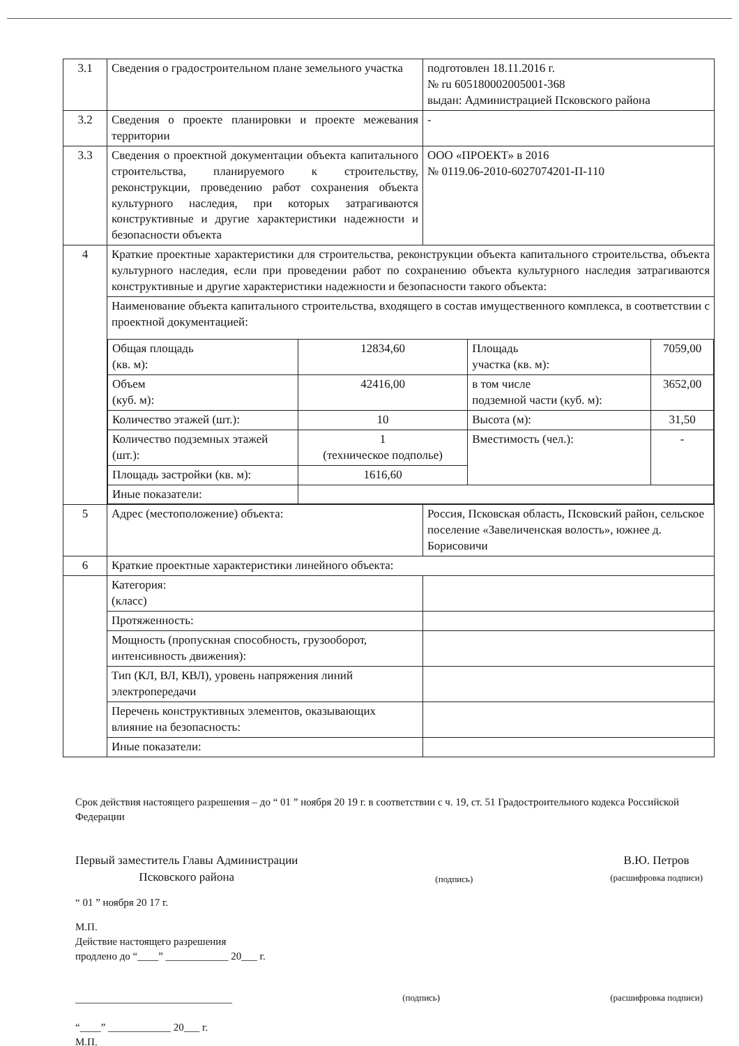| 3.1 | Сведения о градостроительном плане земельного участка | подготовлен 18.11.2016 г. № ru 605180002005001-368 выдан: Администрацией Псковского района |
| 3.2 | Сведения о проекте планировки и проекте межевания территории | - |
| 3.3 | Сведения о проектной документации объекта капитального строительства, планируемого к строительству, реконструкции, проведению работ сохранения объекта культурного наследия, при которых затрагиваются конструктивные и другие характеристики надежности и безопасности объекта | ООО «ПРОЕКТ» в 2016 № 0119.06-2010-6027074201-П-110 |
| 4 | Краткие проектные характеристики для строительства, реконструкции объекта капитального строительства, объекта культурного наследия, если при проведении работ по сохранению объекта культурного наследия затрагиваются конструктивные и другие характеристики надежности и безопасности такого объекта: | |
| | Наименование объекта капитального строительства, входящего в состав имущественного комплекса, в соответствии с проектной документацией: / Общая площадь (кв. м): / 12834,60 / Площадь участка (кв. м): / 7059,00 / / Объем (куб. м): / 42416,00 / в том числе подземной части (куб. м): / 3652,00 / / Количество этажей (шт.): / 10 / Высота (м): / 31,50 / / Количество подземных этажей (шт.): / 1 (техническое подполье) / Вместимость (чел.): / - / / Площадь застройки (кв. м): / 1616,60 / / / / Иные показатели: / / / / | |
| 5 | Адрес (местоположение) объекта: | Россия, Псковская область, Псковский район, сельское поселение «Завеличенская волость», южнее д. Борисовичи |
| 6 | Краткие проектные характеристики линейного объекта: | |
| | Категория: (класс) | |
| | Протяженность: | |
| | Мощность (пропускная способность, грузооборот, интенсивность движения): | |
| | Тип (КЛ, ВЛ, КВЛ), уровень напряжения линий электропередачи | |
| | Перечень конструктивных элементов, оказывающих влияние на безопасность: | |
| | Иные показатели: | |
Срок действия настоящего разрешения – до “ 01 ” ноября 20 19 г. в соответствии с ч. 19, ст. 51 Градостроительного кодекса Российской Федерации
Первый заместитель Главы Администрации
Псковского района (подпись) В.Ю. Петров
(расшифровка подписи)
“ 01 ” ноября 20 17 г.
М.П.
Действие настоящего разрешения
продлено до “____” ____________ 20___ г.
______________________________ (подпись) (расшифровка подписи)
“____” ____________ 20___ г.
М.П.